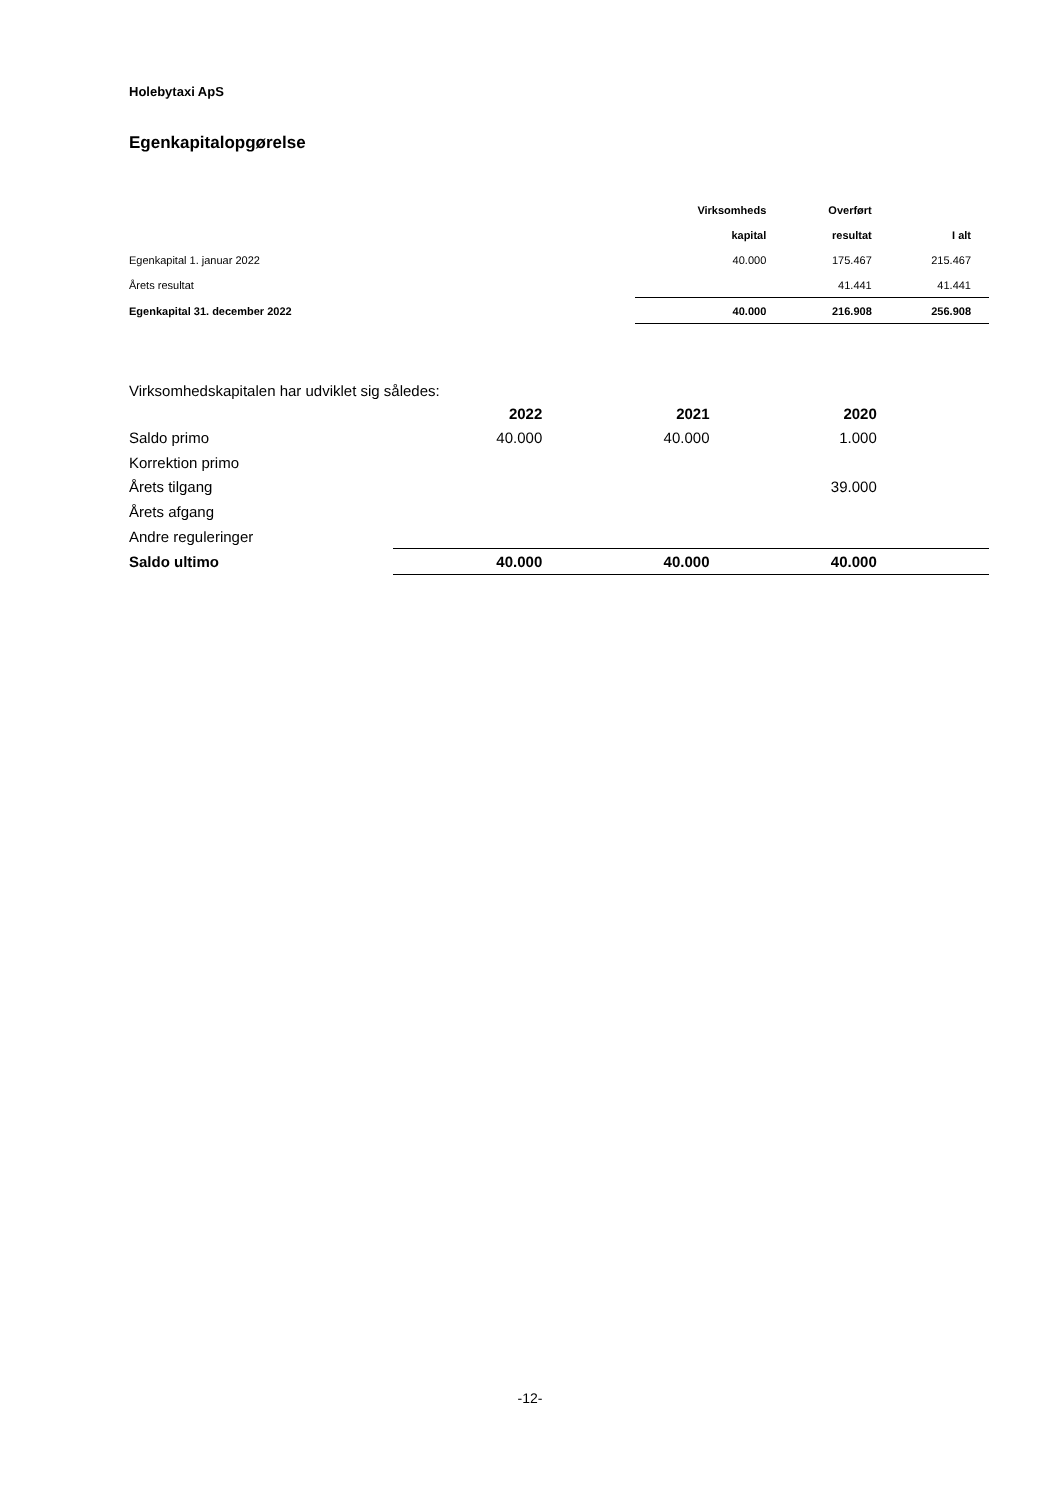Holebytaxi ApS
Egenkapitalopgørelse
| | Virksomheds | Overført | |
| --- | --- | --- | --- |
| | kapital | resultat | I alt |
| Egenkapital 1. januar 2022 | 40.000 | 175.467 | 215.467 |
| Årets resultat | | 41.441 | 41.441 |
| Egenkapital 31. december 2022 | 40.000 | 216.908 | 256.908 |
Virksomhedskapitalen har udviklet sig således:
| | 2022 | 2021 | 2020 | | |
| --- | --- | --- | --- | --- | --- |
| Saldo primo | 40.000 | 40.000 | 1.000 | | |
| Korrektion primo | | | | | |
| Årets tilgang | | | 39.000 | | |
| Årets afgang | | | | | |
| Andre reguleringer | | | | | |
| Saldo ultimo | 40.000 | 40.000 | 40.000 | | |
-12-